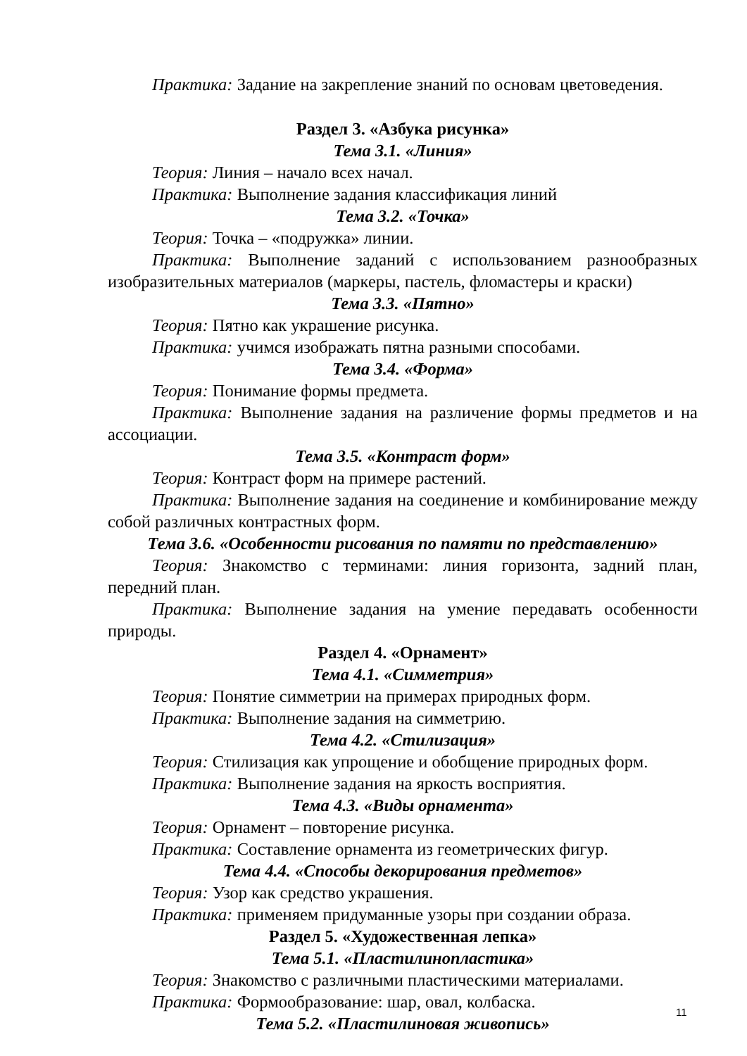Практика: Задание на закрепление знаний по основам цветоведения.
Раздел 3. «Азбука рисунка»
Тема 3.1. «Линия»
Теория: Линия – начало всех начал.
Практика: Выполнение задания классификация линий
Тема 3.2. «Точка»
Теория: Точка – «подружка» линии.
Практика: Выполнение заданий с использованием разнообразных изобразительных материалов (маркеры, пастель, фломастеры и краски)
Тема 3.3. «Пятно»
Теория: Пятно как украшение рисунка.
Практика: учимся изображать пятна разными способами.
Тема 3.4. «Форма»
Теория: Понимание формы предмета.
Практика: Выполнение задания на различение формы предметов и на ассоциации.
Тема 3.5. «Контраст форм»
Теория: Контраст форм на примере растений.
Практика: Выполнение задания на соединение и комбинирование между собой различных контрастных форм.
Тема 3.6. «Особенности рисования по памяти по представлению»
Теория: Знакомство с терминами: линия горизонта, задний план, передний план.
Практика: Выполнение задания на умение передавать особенности природы.
Раздел 4. «Орнамент»
Тема 4.1. «Симметрия»
Теория: Понятие симметрии на примерах природных форм.
Практика: Выполнение задания на симметрию.
Тема 4.2. «Стилизация»
Теория: Стилизация как упрощение и обобщение природных форм.
Практика: Выполнение задания на яркость восприятия.
Тема 4.3. «Виды орнамента»
Теория: Орнамент – повторение рисунка.
Практика: Составление орнамента из геометрических фигур.
Тема 4.4. «Способы декорирования предметов»
Теория: Узор как средство украшения.
Практика: применяем придуманные узоры при создании образа.
Раздел 5. «Художественная лепка»
Тема 5.1. «Пластилинопластика»
Теория: Знакомство с различными пластическими материалами.
Практика: Формообразование: шар, овал, колбаска.
Тема 5.2. «Пластилиновая живопись»
11